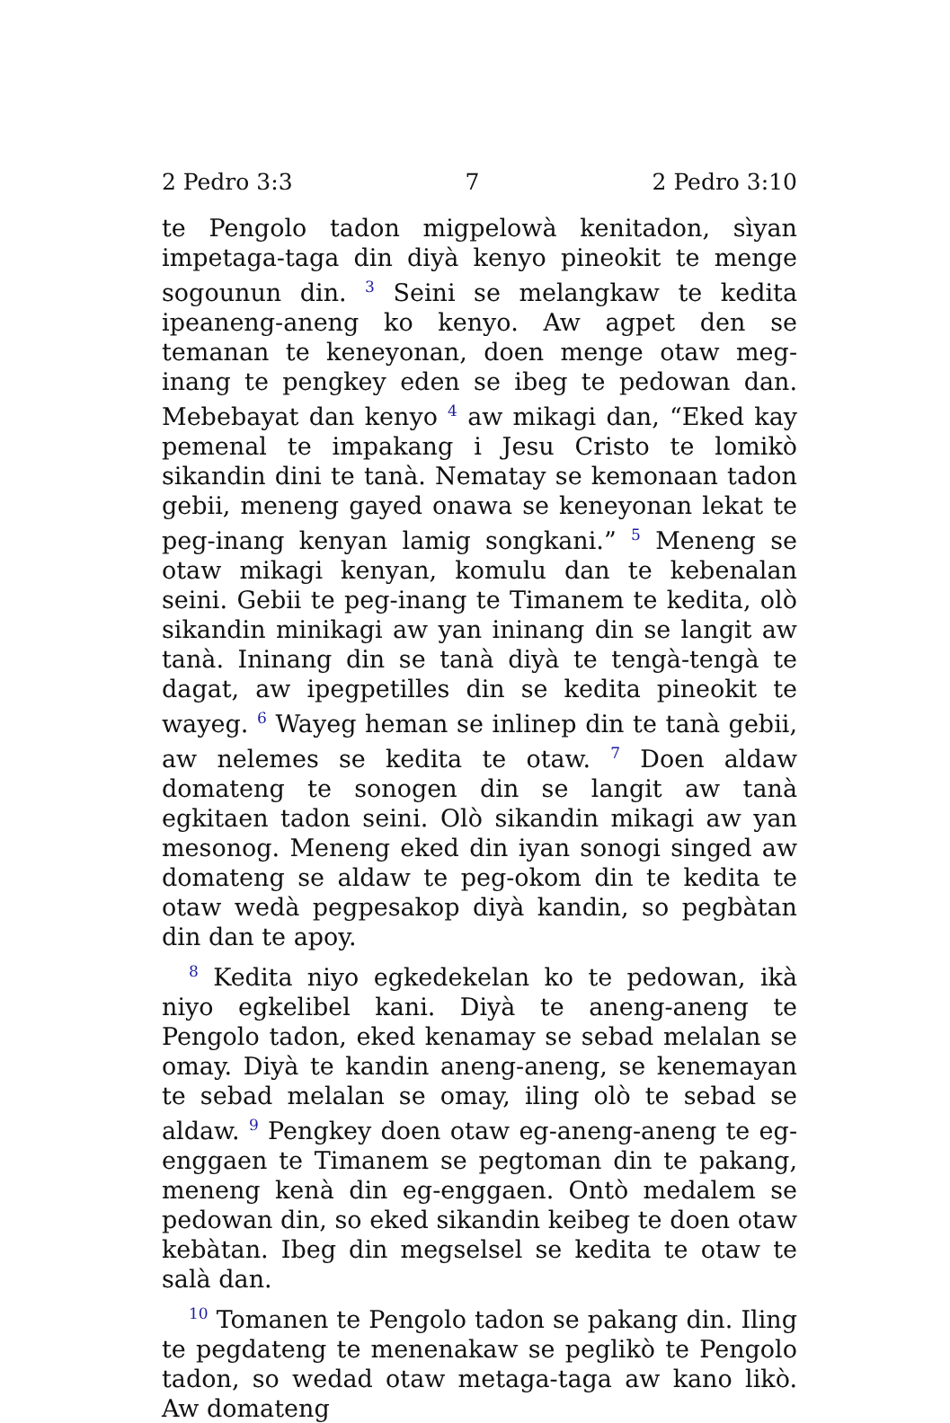2 Pedro 3:3 7 2 Pedro 3:10
te Pengolo tadon migpelowà kenitadon, sìyan impetaga-taga din diyà kenyo pineokit te menge sogounun din. <sup>3</sup> Seini se melangkaw te kedita ipeaneng-aneng ko kenyo. Aw agpet den se temanan te keneyonan, doen menge otaw meg-inang te pengkey eden se ibeg te pedowan dan. Mebebayat dan kenyo <sup>4</sup> aw mikagi dan, “Eked kay pemenal te impakang i Jesu Cristo te lomikò sikandin dini te tanà. Nematay se kemonaan tadon gebii, meneng gayed onawa se keneyonan lekat te peg-inang kenyan lamig songkani.” <sup>5</sup> Meneng se otaw mikagi kenyan, komulu dan te kebenalan seini. Gebii te peg-inang te Timanem te kedita, olò sikandin minikagi aw yan ininang din se langit aw tanà. Ininang din se tanà diyà te tengà-tengà te dagat, aw ipegpetilles din se kedita pineokit te wayeg. <sup>6</sup> Wayeg heman se inlinep din te tanà gebii, aw nelemes se kedita te otaw. <sup>7</sup> Doen aldaw domateng te sonogen din se langit aw tanà egkitaen tadon seini. Olò sikandin mikagi aw yan mesonog. Meneng eked din iyan sonogi singed aw domateng se aldaw te peg-okom din te kedita te otaw wedà pegpesakop diyà kandin, so pegbàtan din dan te apoy.
<sup>8</sup> Kedita niyo egkedekelan ko te pedowan, ikà niyo egkelibel kani. Diyà te aneng-aneng te Pengolo tadon, eked kenamay se sebad melalan se omay. Diyà te kandin aneng-aneng, se kenemayan te sebad melalan se omay, iling olò te sebad se aldaw. <sup>9</sup> Pengkey doen otaw eg-aneng-aneng te eg-enggaen te Timanem se pegtoman din te pakang, meneng kenà din eg-enggaen. Ontò medalem se pedowan din, so eked sikandin keibeg te doen otaw kebàtan. Ibeg din megselsel se kedita te otaw te salà dan.
<sup>10</sup> Tomanen te Pengolo tadon se pakang din. Iling te pegdateng te menenakaw se peglikò te Pengolo tadon, so wedad otaw metaga-taga aw kano likò. Aw domateng